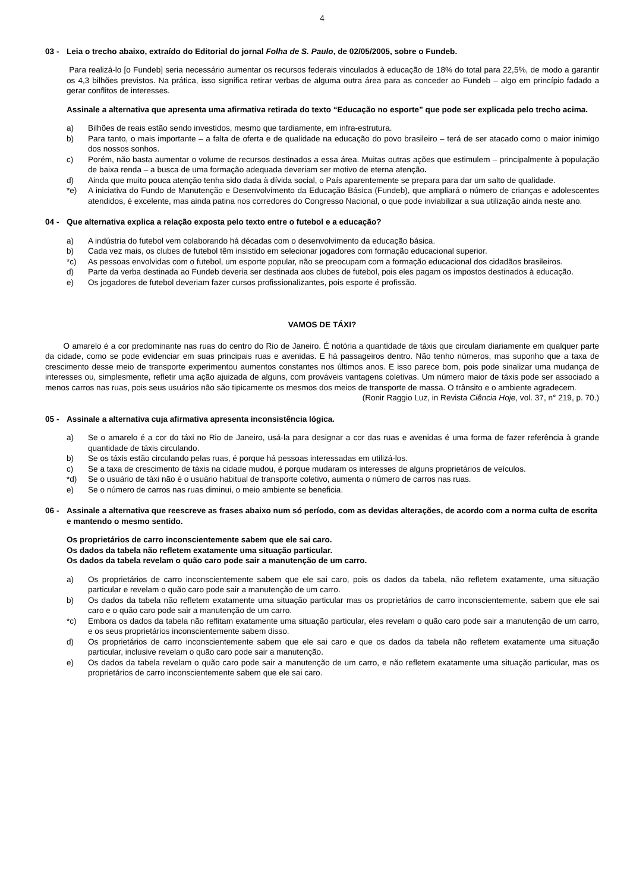4
03 - Leia o trecho abaixo, extraído do Editorial do jornal Folha de S. Paulo, de 02/05/2005, sobre o Fundeb.
Para realizá-lo [o Fundeb] seria necessário aumentar os recursos federais vinculados à educação de 18% do total para 22,5%, de modo a garantir os 4,3 bilhões previstos. Na prática, isso significa retirar verbas de alguma outra área para as conceder ao Fundeb – algo em princípio fadado a gerar conflitos de interesses.
Assinale a alternativa que apresenta uma afirmativa retirada do texto “Educação no esporte” que pode ser explicada pelo trecho acima.
a) Bilhões de reais estão sendo investidos, mesmo que tardiamente, em infra-estrutura.
b) Para tanto, o mais importante – a falta de oferta e de qualidade na educação do povo brasileiro – terá de ser atacado como o maior inimigo dos nossos sonhos.
c) Porém, não basta aumentar o volume de recursos destinados a essa área. Muitas outras ações que estimulem – principalmente à população de baixa renda – a busca de uma formação adequada deveriam ser motivo de eterna atenção.
d) Ainda que muito pouca atenção tenha sido dada à dívida social, o País aparentemente se prepara para dar um salto de qualidade.
*e) A iniciativa do Fundo de Manutenção e Desenvolvimento da Educação Básica (Fundeb), que ampliará o número de crianças e adolescentes atendidos, é excelente, mas ainda patina nos corredores do Congresso Nacional, o que pode inviabilizar a sua utilização ainda neste ano.
04 - Que alternativa explica a relação exposta pelo texto entre o futebol e a educação?
a) A indústria do futebol vem colaborando há décadas com o desenvolvimento da educação básica.
b) Cada vez mais, os clubes de futebol têm insistido em selecionar jogadores com formação educacional superior.
*c) As pessoas envolvidas com o futebol, um esporte popular, não se preocupam com a formação educacional dos cidadãos brasileiros.
d) Parte da verba destinada ao Fundeb deveria ser destinada aos clubes de futebol, pois eles pagam os impostos destinados à educação.
e) Os jogadores de futebol deveriam fazer cursos profissionalizantes, pois esporte é profissão.
VAMOS DE TÁXI?
O amarelo é a cor predominante nas ruas do centro do Rio de Janeiro. É notória a quantidade de táxis que circulam diariamente em qualquer parte da cidade, como se pode evidenciar em suas principais ruas e avenidas. E há passageiros dentro. Não tenho números, mas suponho que a taxa de crescimento desse meio de transporte experimentou aumentos constantes nos últimos anos. E isso parece bom, pois pode sinalizar uma mudança de interesses ou, simplesmente, refletir uma ação ajuizada de alguns, com prováveis vantagens coletivas. Um número maior de táxis pode ser associado a menos carros nas ruas, pois seus usuários não são tipicamente os mesmos dos meios de transporte de massa. O trânsito e o ambiente agradecem.
(Ronir Raggio Luz, in Revista Ciência Hoje, vol. 37, n° 219, p. 70.)
05 - Assinale a alternativa cuja afirmativa apresenta inconsistência lógica.
a) Se o amarelo é a cor do táxi no Rio de Janeiro, usá-la para designar a cor das ruas e avenidas é uma forma de fazer referência à grande quantidade de táxis circulando.
b) Se os táxis estão circulando pelas ruas, é porque há pessoas interessadas em utilizá-los.
c) Se a taxa de crescimento de táxis na cidade mudou, é porque mudaram os interesses de alguns proprietários de veículos.
*d) Se o usuário de táxi não é o usuário habitual de transporte coletivo, aumenta o número de carros nas ruas.
e) Se o número de carros nas ruas diminui, o meio ambiente se beneficia.
06 - Assinale a alternativa que reescreve as frases abaixo num só período, com as devidas alterações, de acordo com a norma culta de escrita e mantendo o mesmo sentido.
Os proprietários de carro inconscientemente sabem que ele sai caro.
Os dados da tabela não refletem exatamente uma situação particular.
Os dados da tabela revelam o quão caro pode sair a manutenção de um carro.
a) Os proprietários de carro inconscientemente sabem que ele sai caro, pois os dados da tabela, não refletem exatamente, uma situação particular e revelam o quão caro pode sair a manutenção de um carro.
b) Os dados da tabela não refletem exatamente uma situação particular mas os proprietários de carro inconscientemente, sabem que ele sai caro e o quão caro pode sair a manutenção de um carro.
*c) Embora os dados da tabela não reflitam exatamente uma situação particular, eles revelam o quão caro pode sair a manutenção de um carro, e os seus proprietários inconscientemente sabem disso.
d) Os proprietários de carro inconscientemente sabem que ele sai caro e que os dados da tabela não refletem exatamente uma situação particular, inclusive revelam o quão caro pode sair a manutenção.
e) Os dados da tabela revelam o quão caro pode sair a manutenção de um carro, e não refletem exatamente uma situação particular, mas os proprietários de carro inconscientemente sabem que ele sai caro.